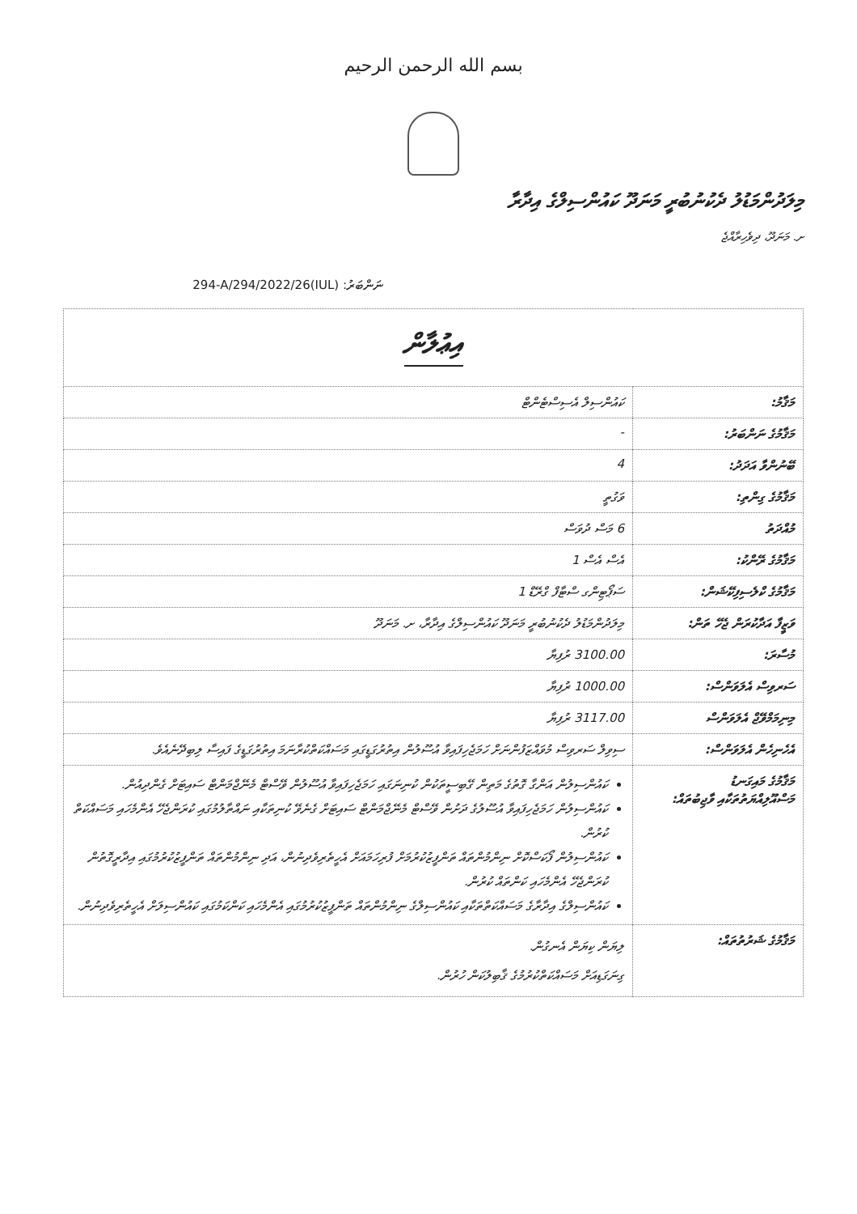بسم الله الرحمن الرحيم
މިލަދުންމަޑުލު ދެކުނުބުރީ މަނަދޫ ކައުންސިލްގެ އިދާރާ
ށ. މަނަދޫ، ދިވެހިރާއްޖެ
ނަންބަރު: (IUL)294-A/294/2022/26
| އިޢުލާން | |
| މަޤާމު: | ކައުންސިލް އެސިސްޓެންޓް |
| މަޤާމުގެ ނަންބަރު: | - |
| ބޭނުންވާ އަދަދު: | 4 |
| މަޤާމުގެ ގިންތި: | ވަގުތީ |
| މުއްދަތު | 6 މަސް ދުވަސް |
| މަޤާމުގެ ރޭންކު: | އެސް އެސް 1 |
| މަޤާމުގެ ކްލެސިފިކޭޝަން: | ސަޕޯޓިންގ ސްޓާފް ގްރޭޑް 1 |
| ވަޒީފާ އަދާކުރަން ޖެހޭ ތަން: | މިލަދުންމަޑުލު ދެކުނުބުރީ މަނަދޫ ކައުންސިލްގެ އިދާރާ، ށ. މަނަދޫ |
| މުސާރަ: | 3100.00 ރުފިޔާ |
| ސަރވިސް އެލަވަންސް: | 1000.00 ރުފިޔާ |
| މިނިމަމްވޭޖް އެލަވަންސް | 3117.00 ރުފިޔާ |
| އެހެނިހެން އެލަވަންސް: | ސިވިލް ސަރވިސް މުވައްޒަފުންނަށް ހަމަޖެހިފައިވާ އުސޫލުން އިތުރުގަޑީގައި މަސައްކަތްކުރާނަމަ އިތުރުގަޑީގެ ފައިސާ ލިބިދޭނެއެވެ. |
| މަޤާމުގެ މައިގަނޑު މަސްއޫލިއްޔަތުތަކާއި ވާޖިބުތައް: | ކައުންސިލުން އަންގާ ގޮތުގެ މަތިން ގޭބިސީތަކުން ކުނިނަގައި ހަމަޖެހިފައިވާ އުސޫލުން ވޭސްޓް މެނޭޖްމަންޓް ސައިޓަށް ގެންދިއުން. ކައުންސިލުން ހަމަޖެހިފައިވާ އުސޫލުގެ ދަށުން ވޭސްޓް މެނޭޖްމަންޓް ސައިޓަށް ގެނެވޭ ކުނިތަކާއި ނައްތާލުމުގައި ކުރަންޖެހޭ އެންމެހައި މަސައްކަތް ކުރުން. ކައުންސިލުން ފޯކަސްކޮށް ނިންމުންތައް ތަންފީޒުކުރުމަށް ފުރިހަމައަށް އެހީތެރިވެދިނުން، އަދި ނިންމުންތައް ތަންފީޒުކުރުމުގައި އިދާރީގޮތުން ކުރަންޖެހޭ އެންމެހައި ކަންތައް ކުރުން. ކައުންސިލްގެ އިދާރާގެ މަސައްކަތްތަކާއި ކައުންސިލްގެ ނިންމުންތައް ތަންފީޒުކުރުމުގައި އެންމެހައި ކަންކަމުގައި ކައުންސިލަށް އެހީތެރިވެދިނުން. |
| މަޤާމުގެ ޝަރުތުތައް: | ލިޔަން ކިޔަން އެނގުން. ގިނަގަޑިއަށް މަސައްކަތްކުރުމުގެ ޤާބިލުކަން ހުރުން. |